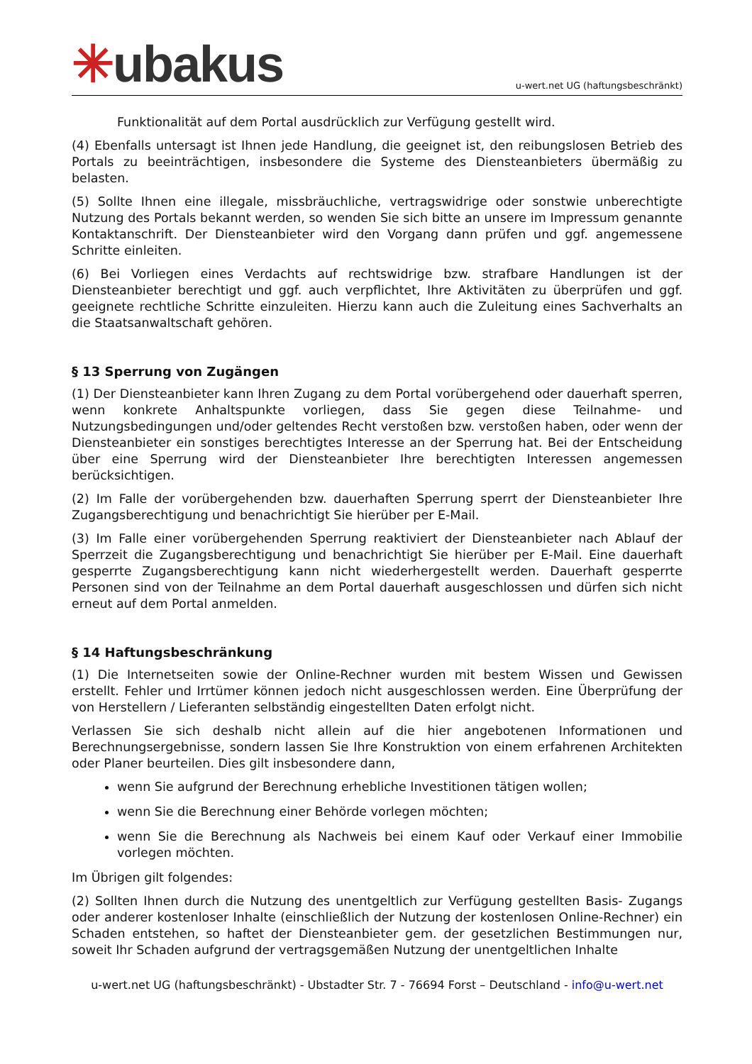✳ubakus
u-wert.net UG (haftungsbeschränkt)
Funktionalität auf dem Portal ausdrücklich zur Verfügung gestellt wird.
(4) Ebenfalls untersagt ist Ihnen jede Handlung, die geeignet ist, den reibungslosen Betrieb des Portals zu beeinträchtigen, insbesondere die Systeme des Diensteanbieters übermäßig zu belasten.
(5) Sollte Ihnen eine illegale, missbräuchliche, vertragswidrige oder sonstwie unberechtigte Nutzung des Portals bekannt werden, so wenden Sie sich bitte an unsere im Impressum genannte Kontaktanschrift. Der Diensteanbieter wird den Vorgang dann prüfen und ggf. angemessene Schritte einleiten.
(6) Bei Vorliegen eines Verdachts auf rechtswidrige bzw. strafbare Handlungen ist der Diensteanbieter berechtigt und ggf. auch verpflichtet, Ihre Aktivitäten zu überprüfen und ggf. geeignete rechtliche Schritte einzuleiten. Hierzu kann auch die Zuleitung eines Sachverhalts an die Staatsanwaltschaft gehören.
§ 13 Sperrung von Zugängen
(1) Der Diensteanbieter kann Ihren Zugang zu dem Portal vorübergehend oder dauerhaft sperren, wenn konkrete Anhaltspunkte vorliegen, dass Sie gegen diese Teilnahme- und Nutzungsbedingungen und/oder geltendes Recht verstoßen bzw. verstoßen haben, oder wenn der Diensteanbieter ein sonstiges berechtigtes Interesse an der Sperrung hat. Bei der Entscheidung über eine Sperrung wird der Diensteanbieter Ihre berechtigten Interessen angemessen berücksichtigen.
(2) Im Falle der vorübergehenden bzw. dauerhaften Sperrung sperrt der Diensteanbieter Ihre Zugangsberechtigung und benachrichtigt Sie hierüber per E-Mail.
(3) Im Falle einer vorübergehenden Sperrung reaktiviert der Diensteanbieter nach Ablauf der Sperrzeit die Zugangsberechtigung und benachrichtigt Sie hierüber per E-Mail. Eine dauerhaft gesperrte Zugangsberechtigung kann nicht wiederhergestellt werden. Dauerhaft gesperrte Personen sind von der Teilnahme an dem Portal dauerhaft ausgeschlossen und dürfen sich nicht erneut auf dem Portal anmelden.
§ 14 Haftungsbeschränkung
(1) Die Internetseiten sowie der Online-Rechner wurden mit bestem Wissen und Gewissen erstellt. Fehler und Irrtümer können jedoch nicht ausgeschlossen werden. Eine Überprüfung der von Herstellern / Lieferanten selbständig eingestellten Daten erfolgt nicht.
Verlassen Sie sich deshalb nicht allein auf die hier angebotenen Informationen und Berechnungsergebnisse, sondern lassen Sie Ihre Konstruktion von einem erfahrenen Architekten oder Planer beurteilen. Dies gilt insbesondere dann,
wenn Sie aufgrund der Berechnung erhebliche Investitionen tätigen wollen;
wenn Sie die Berechnung einer Behörde vorlegen möchten;
wenn Sie die Berechnung als Nachweis bei einem Kauf oder Verkauf einer Immobilie vorlegen möchten.
Im Übrigen gilt folgendes:
(2) Sollten Ihnen durch die Nutzung des unentgeltlich zur Verfügung gestellten Basis- Zugangs oder anderer kostenloser Inhalte (einschließlich der Nutzung der kostenlosen Online-Rechner) ein Schaden entstehen, so haftet der Diensteanbieter gem. der gesetzlichen Bestimmungen nur, soweit Ihr Schaden aufgrund der vertragsgemäßen Nutzung der unentgeltlichen Inhalte
u-wert.net UG (haftungsbeschränkt) - Ubstadter Str. 7 - 76694 Forst – Deutschland - info@u-wert.net